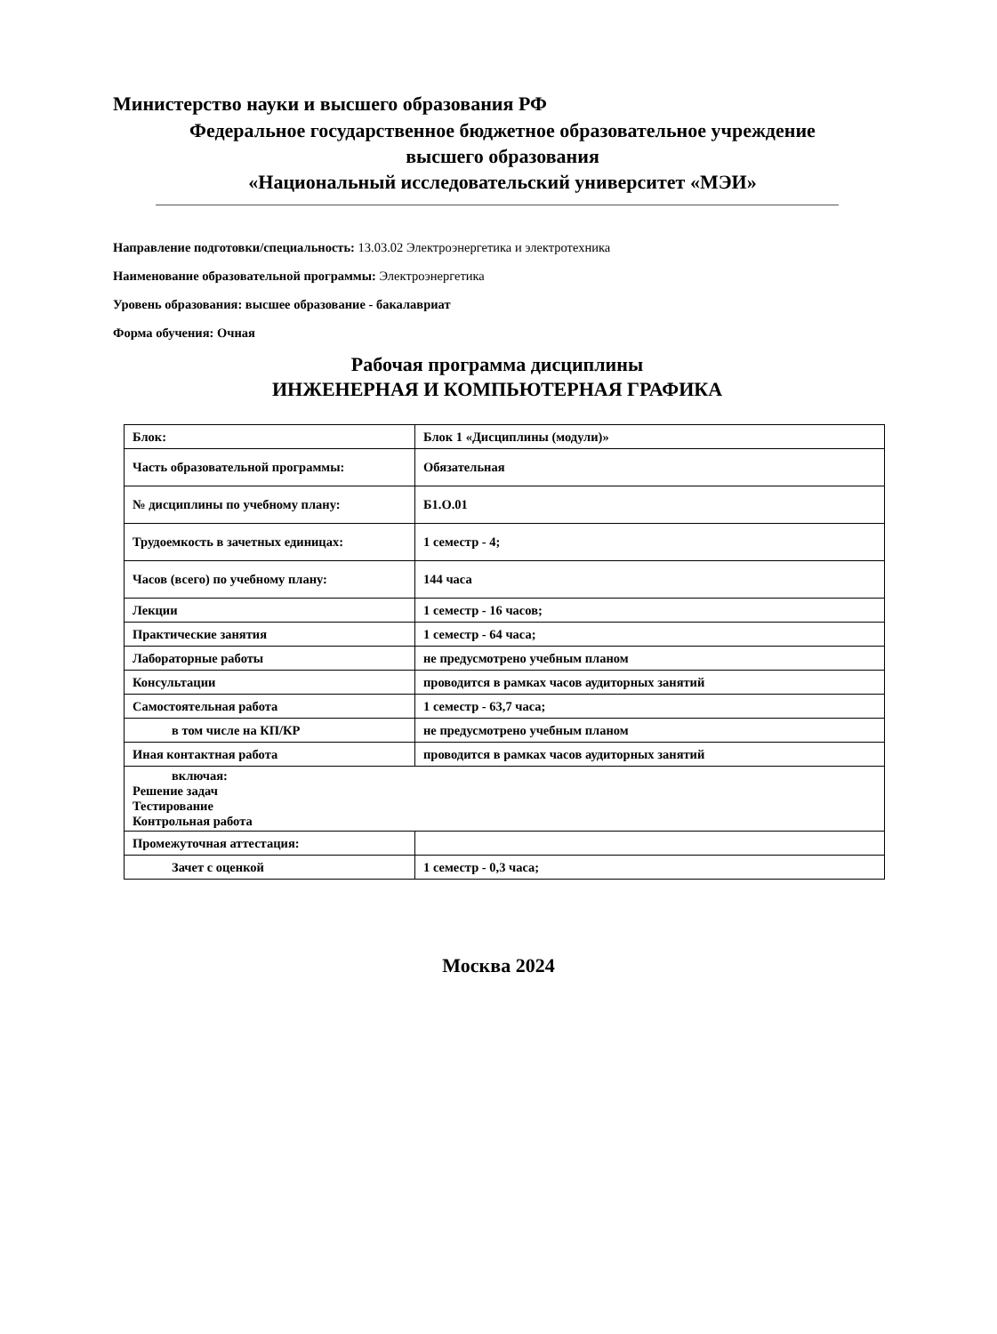Министерство науки и высшего образования РФ
Федеральное государственное бюджетное образовательное учреждение
высшего образования
«Национальный исследовательский университет «МЭИ»
Направление подготовки/специальность: 13.03.02 Электроэнергетика и электротехника
Наименование образовательной программы: Электроэнергетика
Уровень образования: высшее образование - бакалавриат
Форма обучения: Очная
Рабочая программа дисциплины
ИНЖЕНЕРНАЯ И КОМПЬЮТЕРНАЯ ГРАФИКА
| Блок: | Блок 1 «Дисциплины (модули)» |
| Часть образовательной программы: | Обязательная |
| № дисциплины по учебному плану: | Б1.О.01 |
| Трудоемкость в зачетных единицах: | 1 семестр - 4; |
| Часов (всего) по учебному плану: | 144 часа |
| Лекции | 1 семестр - 16 часов; |
| Практические занятия | 1 семестр - 64 часа; |
| Лабораторные работы | не предусмотрено учебным планом |
| Консультации | проводится в рамках часов аудиторных занятий |
| Самостоятельная работа | 1 семестр - 63,7 часа; |
| в том числе на КП/КР | не предусмотрено учебным планом |
| Иная контактная работа | проводится в рамках часов аудиторных занятий |
| включая: Решение задач Тестирование Контрольная работа | |
| Промежуточная аттестация: | |
| Зачет с оценкой | 1 семестр - 0,3 часа; |
Москва 2024